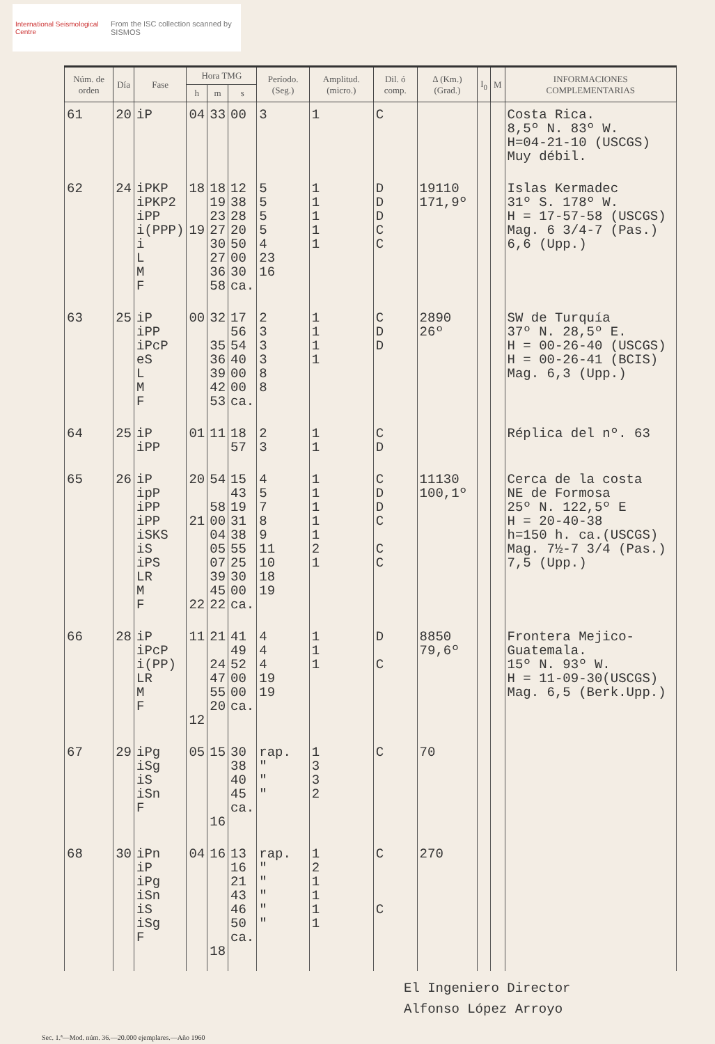International Seismological Centre From the ISC collection scanned by SISMOS
| Núm. de orden | Día | Fase | Hora TMG | | | Período. (Seg.) | Amplitud. (micro.) | Dil. ó comp. | Δ (Km.) (Grad.) | I<sub>0</sub> | M | INFORMACIONES COMPLEMENTARIAS |
| --- | --- | --- | --- | --- | --- | --- | --- | --- | --- | --- | --- | --- |
| | | | h | m | s | | | | | | | |
| 61 | 20 | iP | 04 | 33 | 00 | 3 | 1 | C | | | | Costa Rica. 8,5º N. 83º W. H=04-21-10 (USCGS) Muy débil. |
| 62 | 24 | iPKP iPKP2 iPP i(PPP) i L M F | 18 19 | 18 19 23 27 30 27 36 58 | 12 38 28 20 50 00 30 ca. | 5 5 5 5 4 23 16 | 1 1 1 1 1 | D D D C C | 19110 171,9º | | | Islas Kermadec 31º S. 178º W. H = 17-57-58 (USCGS) Mag. 6 3/4-7 (Pas.) 6,6 (Upp.) |
| 63 | 25 | iP iPP iPcP eS L M F | 00 | 32 35 36 39 42 53 | 17 56 54 40 00 00 ca. | 2 3 3 3 8 8 | 1 1 1 1 | C D D | 2890 26º | | | SW de Turquía 37º N. 28,5º E. H = 00-26-40 (USCGS) H = 00-26-41 (BCIS) Mag. 6,3 (Upp.) |
| 64 | 25 | iP iPP | 01 | 11 | 18 57 | 2 3 | 1 1 | C D | | | | Réplica del nº. 63 |
| 65 | 26 | iP ipP iPP iPP iSKS iS iPS LR M F | 20 21 22 | 54 58 00 04 05 07 39 45 22 | 15 43 19 31 38 55 25 30 00 ca. | 4 5 7 8 9 11 10 18 19 | 1 1 1 1 1 2 1 | C D D C C C | 11130 100,1º | | | Cerca de la costa NE de Formosa 25º N. 122,5º E H = 20-40-38 h=150 h. ca.(USCGS) Mag. 7½-7 3/4 (Pas.) 7,5 (Upp.) |
| 66 | 28 | iP iPcP i(PP) LR M F | 11 12 | 21 24 47 55 20 | 41 49 52 00 00 ca. | 4 4 4 19 19 | 1 1 1 | D C | 8850 79,6º | | | Frontera Mejico-Guatemala. 15º N. 93º W. H = 11-09-30(USCGS) Mag. 6,5 (Berk.Upp.) |
| 67 | 29 | iPg iSg iS iSn F | 05 | 15 16 | 30 38 40 45 ca. | rap. " " " | 1 3 3 2 | C | 70 | | | |
| 68 | 30 | iPn iP iPg iSn iS iSg F | 04 | 16 18 | 13 16 21 43 46 50 ca. | rap. " " " " " | 1 2 1 1 1 1 | C C | 270 | | | |
El Ingeniero Director
Alfonso López Arroyo
Sec. 1.ª—Mod. núm. 36.—20.000 ejemplares.—Año 1960